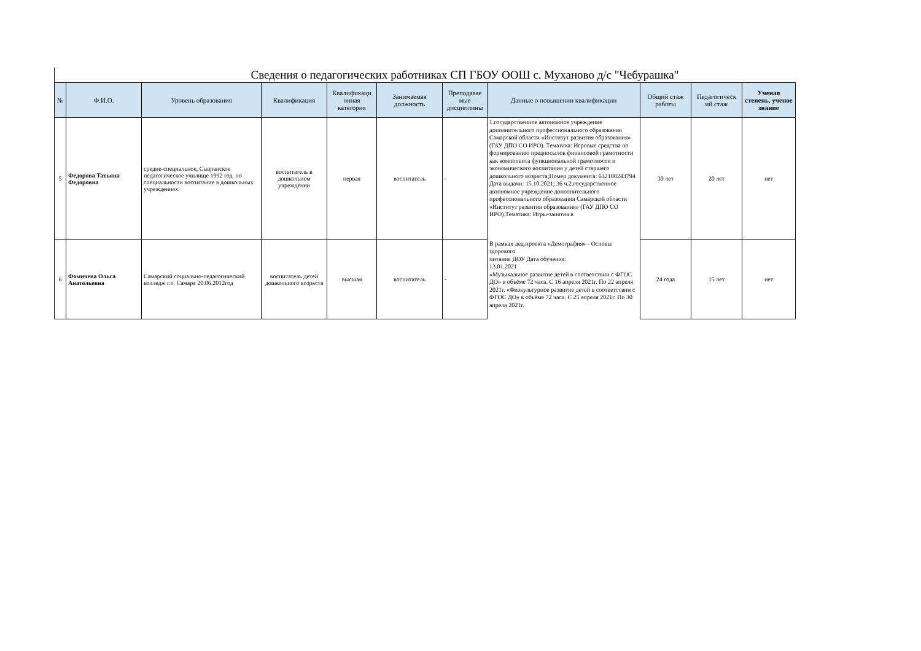Сведения о педагогических работниках СП ГБОУ ООШ с. Муханово д/с "Чебурашка"
| № | Ф.И.О. | Уровень образования | Квалификация | Квалификаци онная категория | Занимаемая должность | Преподавае мые дисциплины | Данные о повышении квалификации | Общий стаж работы | Педагогическ ий стаж | Ученая степень, ученое звание |
| --- | --- | --- | --- | --- | --- | --- | --- | --- | --- | --- |
| 5 | Федорова Татьяна Федоровна | средне-специальное, Сызранское педагогическое училище 1992 год. по специальности воспитание в дошкольных учреждениях. | воспитатель в дошкольном учреждении | первая | воспитатель | - | 1.государственное автономное учреждение дополнительного профессионального образования Самарской области «Институт развития образования» (ГАУ ДПО СО ИРО). Тематика: Игровые средства по формированию предпосылок финансовой грамотности как компонента функциональной грамотности и экономического воспитания у детей старшего дошкольного возраста;Номер документа: 632100243794 Дата выдачи: 15.10.2021; 36 ч.2.государственное автономное учреждение дополнительного профессионального образования Самарской области «Институт развития образования» (ГАУ ДПО СО ИРО).Тематика: Игры-занятия в | 30 лет | 20 лет | нет |
| 6 | Фомичева Ольга Анатольевна | Самарский социально-педагогический колледж г.о. Самара 20.06.2012год | воспитатель детей дошкольного возраста | высшая | воспитатель | - | В рамках дед.проекта «Демография» - Основы здорового питания ДОУ Дата обучения: 13.01.2021 «Музыкальное развитие детей в соответствии с ФГОС ДО» в объёме 72 часа. С 16 апреля 2021г. По 22 апреля 2021г. «Физкультурное развитие детей в соответствии с ФГОС ДО» в объёме 72 часа. С 25 апреля 2021г. По 30 апреля 2021г. | 24 года | 15 лет | нет |